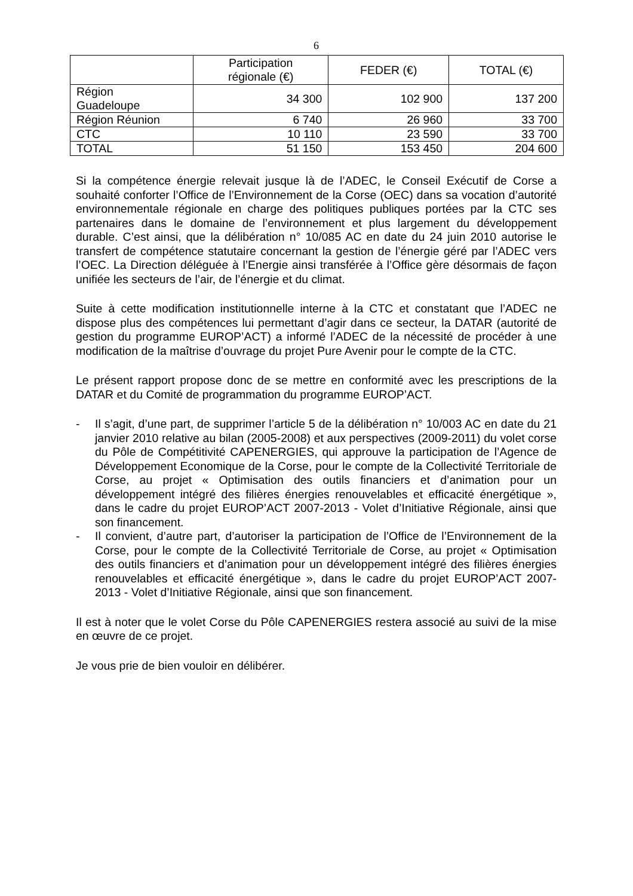6
| | Participation régionale (€) | FEDER (€) | TOTAL (€) |
| --- | --- | --- | --- |
| Région Guadeloupe | 34 300 | 102 900 | 137 200 |
| Région Réunion | 6 740 | 26 960 | 33 700 |
| CTC | 10 110 | 23 590 | 33 700 |
| TOTAL | 51 150 | 153 450 | 204 600 |
Si la compétence énergie relevait jusque là de l’ADEC, le Conseil Exécutif de Corse a souhaité conforter l’Office de l’Environnement de la Corse (OEC) dans sa vocation d’autorité environnementale régionale en charge des politiques publiques portées par la CTC ses partenaires dans le domaine de l’environnement et plus largement du développement durable. C’est ainsi, que la délibération n° 10/085 AC en date du 24 juin 2010 autorise le transfert de compétence statutaire concernant la gestion de l’énergie géré par l’ADEC vers l’OEC. La Direction déléguée à l’Energie ainsi transférée à l’Office gère désormais de façon unifiée les secteurs de l’air, de l’énergie et du climat.
Suite à cette modification institutionnelle interne à la CTC et constatant que l’ADEC ne dispose plus des compétences lui permettant d’agir dans ce secteur, la DATAR (autorité de gestion du programme EUROP’ACT) a informé l’ADEC de la nécessité de procéder à une modification de la maîtrise d’ouvrage du projet Pure Avenir pour le compte de la CTC.
Le présent rapport propose donc de se mettre en conformité avec les prescriptions de la DATAR et du Comité de programmation du programme EUROP’ACT.
- Il s’agit, d’une part, de supprimer l’article 5 de la délibération n° 10/003 AC en date du 21 janvier 2010 relative au bilan (2005-2008) et aux perspectives (2009-2011) du volet corse du Pôle de Compétitivité CAPENERGIES, qui approuve la participation de l’Agence de Développement Economique de la Corse, pour le compte de la Collectivité Territoriale de Corse, au projet « Optimisation des outils financiers et d’animation pour un développement intégré des filières énergies renouvelables et efficacité énergétique », dans le cadre du projet EUROP’ACT 2007-2013 - Volet d’Initiative Régionale, ainsi que son financement.
- Il convient, d’autre part, d’autoriser la participation de l’Office de l’Environnement de la Corse, pour le compte de la Collectivité Territoriale de Corse, au projet « Optimisation des outils financiers et d’animation pour un développement intégré des filières énergies renouvelables et efficacité énergétique », dans le cadre du projet EUROP’ACT 2007-2013 - Volet d’Initiative Régionale, ainsi que son financement.
Il est à noter que le volet Corse du Pôle CAPENERGIES restera associé au suivi de la mise en œuvre de ce projet.
Je vous prie de bien vouloir en délibérer.